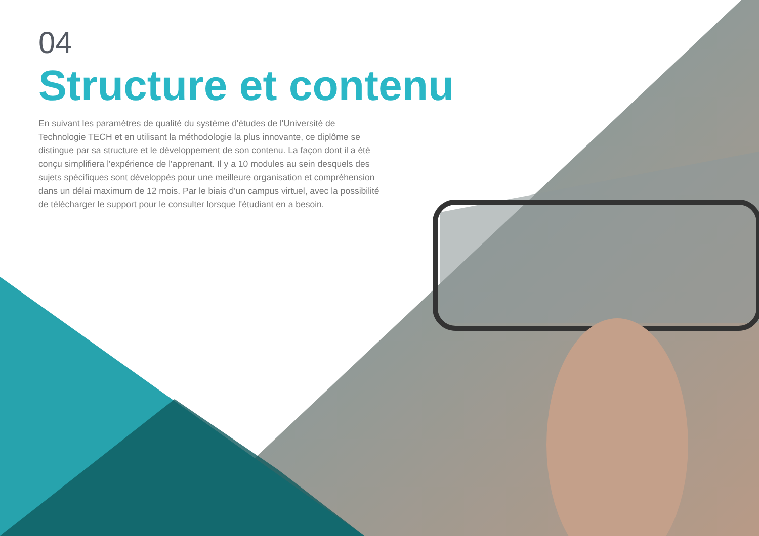04
Structure et contenu
En suivant les paramètres de qualité du système d'études de l'Université de Technologie TECH et en utilisant la méthodologie la plus innovante, ce diplôme se distingue par sa structure et le développement de son contenu. La façon dont il a été conçu simplifiera l'expérience de l'apprenant. Il y a 10 modules au sein desquels des sujets spécifiques sont développés pour une meilleure organisation et compréhension dans un délai maximum de 12 mois. Par le biais d'un campus virtuel, avec la possibilité de télécharger le support pour le consulter lorsque l'étudiant en a besoin.